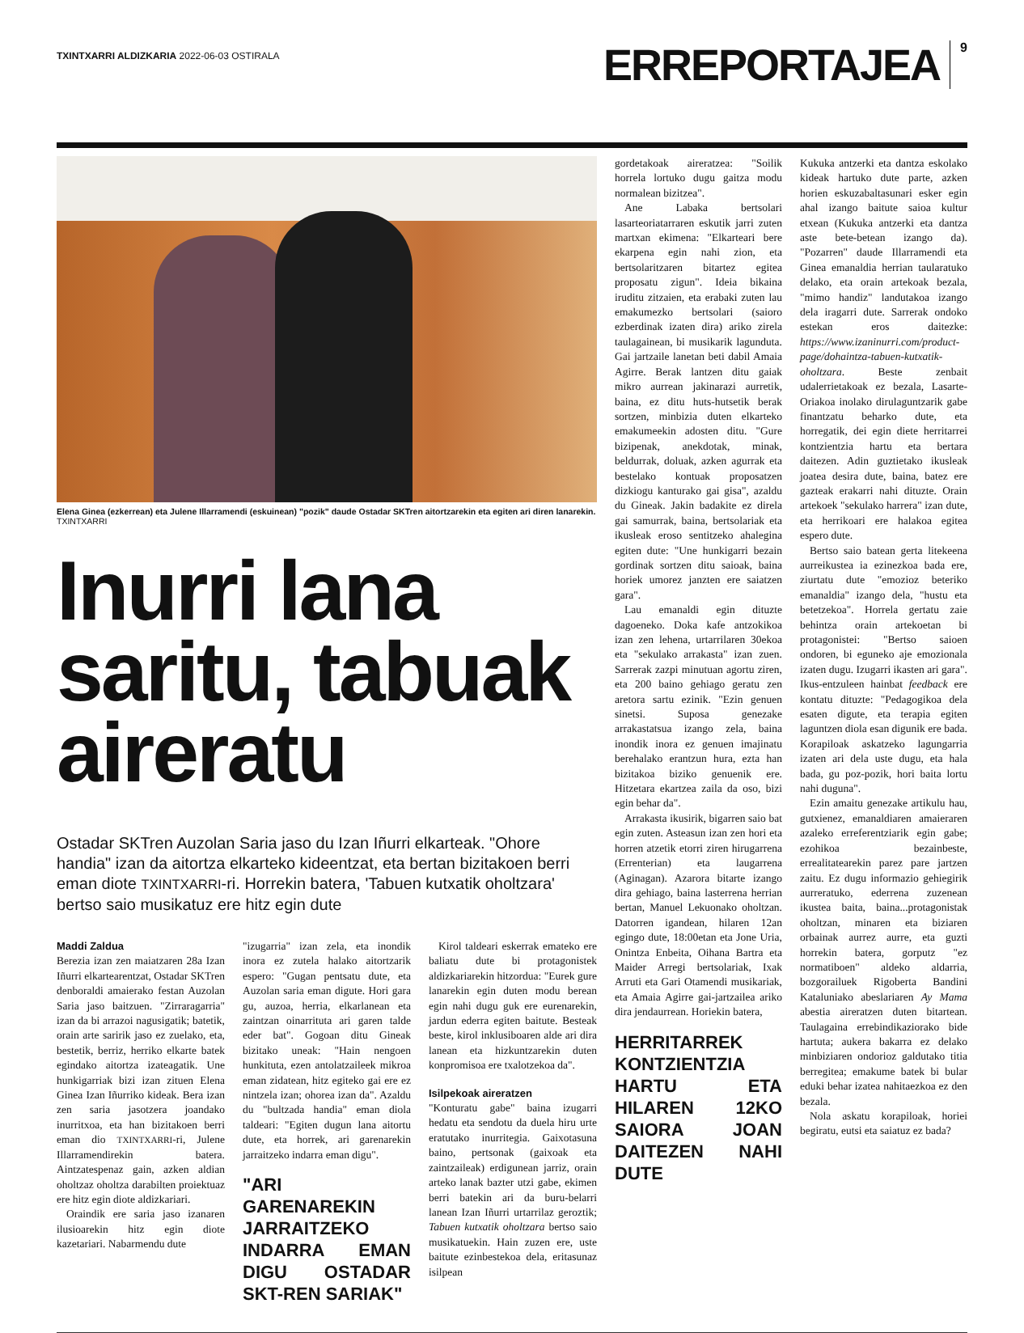TXINTXARRI ALDIZKARIA 2022-06-03 OSTIRALA
ERREPORTAJEA
9
Elena Ginea (ezkerrean) eta Julene Illarramendi (eskuinean) "pozik" daude Ostadar SKTren aitortzarekin eta egiten ari diren lanarekin. TXINTXARRI
Inurri lana saritu, tabuak aireratu
Ostadar SKTren Auzolan Saria jaso du Izan Iñurri elkarteak. "Ohore handia" izan da aitortza elkarteko kideentzat, eta bertan bizitakoen berri eman diote TXINTXARRI-ri. Horrekin batera, 'Tabuen kutxatik oholtzara' bertso saio musikatuz ere hitz egin dute
Maddi Zaldua
Berezia izan zen maiatzaren 28a Izan Iñurri elkartearentzat, Ostadar SKTren denboraldi amaierako festan Auzolan Saria jaso baitzuen. "Zirraragarria" izan da bi arrazoi nagusigatik; batetik, orain arte saririk jaso ez zuelako, eta, bestetik, berriz, herriko elkarte batek egindako aitortza izateagatik. Une hunkigarriak bizi izan zituen Elena Ginea Izan Iñurriko kideak. Bera izan zen saria jasotzera joandako inurritxoa, eta han bizitakoen berri eman dio TXINTXARRI-ri, Julene Illarramendirekin batera. Aintzatespenaz gain, azken aldian oholtzaz oholtza darabilten proiektuaz ere hitz egin diote aldizkariari.
Oraindik ere saria jaso izanaren ilusioarekin hitz egin diote kazetariari. Nabarmendu dute
"izugarria" izan zela, eta inondik inora ez zutela halako aitortzarik espero: "Gugan pentsatu dute, eta Auzolan saria eman digute. Hori gara gu, auzoa, herria, elkarlanean eta zaintzan oinarrituta ari garen talde eder bat". Gogoan ditu Gineak bizitako uneak: "Hain nengoen hunkituta, ezen antolatzaileek mikroa eman zidatean, hitz egiteko gai ere ez nintzela izan; ohorea izan da". Azaldu du "bultzada handia" eman diola taldeari: "Egiten dugun lana aitortu dute, eta horrek, ari garenarekin jarraitzeko indarra eman digu".
"ARI GARENAREKIN JARRAITZEKO INDARRA EMAN DIGU OSTADAR SKT-REN SARIAK"
Kirol taldeari eskerrak emateko ere baliatu dute bi protagonistek aldizkariarekin hitzordua: "Eurek gure lanarekin egin duten modu berean egin nahi dugu guk ere eurenarekin, jardun ederra egiten baitute. Besteak beste, kirol inklusiboaren alde ari dira lanean eta hizkuntzarekin duten konpromisoa ere txalotzekoa da".
Isilpekoak aireratzen
"Konturatu gabe" baina izugarri hedatu eta sendotu da duela hiru urte eratutako inurritegia. Gaixotasuna baino, pertsonak (gaixoak eta zaintzaileak) erdigunean jarriz, orain arteko lanak bazter utzi gabe, ekimen berri batekin ari da buru-belarri lanean Izan Iñurri urtarrilaz geroztik; Tabuen kutxatik oholtzara bertso saio musikatuekin. Hain zuzen ere, uste baitute ezinbestekoa dela, eritasunaz isilpean
gordetakoak aireratzea: "Soilik horrela lortuko dugu gaitza modu normalean bizitzea".
Ane Labaka bertsolari lasarteoriatarraren eskutik jarri zuten martxan ekimena: "Elkarteari bere ekarpena egin nahi zion, eta bertsolaritzaren bitartez egitea proposatu zigun". Ideia bikaina iruditu zitzaien, eta erabaki zuten lau emakumezko bertsolari (saioro ezberdinak izaten dira) ariko zirela taulagainean, bi musikarik lagunduta. Gai jartzaile lanetan beti dabil Amaia Agirre. Berak lantzen ditu gaiak mikro aurrean jakinarazi aurretik, baina, ez ditu huts-hutsetik berak sortzen, minbizia duten elkarteko emakumeekin adosten ditu. "Gure bizipenak, anekdotak, minak, beldurrak, doluak, azken agurrak eta bestelako kontuak proposatzen dizkiogu kanturako gai gisa", azaldu du Gineak. Jakin badakite ez direla gai samurrak, baina, bertsolariak eta ikusleak eroso sentitzeko ahalegina egiten dute: "Une hunkigarri bezain gordinak sortzen ditu saioak, baina horiek umorez janzten ere saiatzen gara".
Lau emanaldi egin dituzte dagoeneko. Doka kafe antzokikoa izan zen lehena, urtarrilaren 30ekoa eta "sekulako arrakasta" izan zuen. Sarrerak zazpi minutuan agortu ziren, eta 200 baino gehiago geratu zen aretora sartu ezinik. "Ezin genuen sinetsi. Suposa genezake arrakastatsua izango zela, baina inondik inora ez genuen imajinatu berehalako erantzun hura, ezta han bizitakoa biziko genuenik ere. Hitzetara ekartzea zaila da oso, bizi egin behar da".
Arrakasta ikusirik, bigarren saio bat egin zuten. Asteasun izan zen hori eta horren atzetik etorri ziren hirugarrena (Errenterian) eta laugarrena (Aginagan). Azarora bitarte izango dira gehiago, baina lasterrena herrian bertan, Manuel Lekuonako oholtzan. Datorren igandean, hilaren 12an egingo dute, 18:00etan eta Jone Uria, Onintza Enbeita, Oihana Bartra eta Maider Arregi bertsolariak, Ixak Arruti eta Gari Otamendi musikariak, eta Amaia Agirre gai-jartzailea ariko dira jendaurrean. Horiekin batera,
HERRITARREK KONTZIENTZIA HARTU ETA HILAREN 12KO SAIORA JOAN DAITEZEN NAHI DUTE
Kukuka antzerki eta dantza eskolako kideak hartuko dute parte, azken horien eskuzabaltasunari esker egin ahal izango baitute saioa kultur etxean (Kukuka antzerki eta dantza aste bete-betean izango da). "Pozarren" daude Illarramendi eta Ginea emanaldia herrian taularatuko delako, eta orain artekoak bezala, "mimo handiz" landutakoa izango dela iragarri dute. Sarrerak ondoko estekan eros daitezke: https://www.izaninurri.com/product-page/dohaintza-tabuen-kutxatik-oholtzara. Beste zenbait udalerrietakoak ez bezala, Lasarte-Oriakoa inolako dirulaguntzarik gabe finantzatu beharko dute, eta horregatik, dei egin diete herritarrei kontzientzia hartu eta bertara daitezen. Adin guztietako ikusleak joatea desira dute, baina, batez ere gazteak erakarri nahi dituzte. Orain artekoek "sekulako harrera" izan dute, eta herrikoari ere halakoa egitea espero dute.
Bertso saio batean gerta litekeena aurreikustea ia ezinezkoa bada ere, ziurtatu dute "emozioz beteriko emanaldia" izango dela, "hustu eta betetzekoa". Horrela gertatu zaie behintza orain artekoetan bi protagonistei: "Bertso saioen ondoren, bi eguneko aje emozionala izaten dugu. Izugarri ikasten ari gara". Ikus-entzuleen hainbat feedback ere kontatu dituzte: "Pedagogikoa dela esaten digute, eta terapia egiten laguntzen diola esan digunik ere bada. Korapiloak askatzeko lagungarria izaten ari dela uste dugu, eta hala bada, gu poz-pozik, hori baita lortu nahi duguna".
Ezin amaitu genezake artikulu hau, gutxienez, emanaldiaren amaieraren azaleko erreferentziarik egin gabe; ezohikoa bezainbeste, errealitatearekin parez pare jartzen zaitu. Ez dugu informazio gehiegirik aurreratuko, ederrena zuzenean ikustea baita, baina...protagonistak oholtzan, minaren eta biziaren orbainak aurrez aurre, eta guzti horrekin batera, gorputz "ez normatiboen" aldeko aldarria, bozgorailuek Rigoberta Bandini Kataluniako abeslariaren Ay Mama abestia aireratzen duten bitartean. Taulagaina errebindikaziorako bide hartuta; aukera bakarra ez delako minbiziaren ondorioz galdutako titia berregitea; emakume batek bi bular eduki behar izatea nahitaezkoa ez den bezala.
Nola askatu korapiloak, horiei begiratu, eutsi eta saiatuz ez bada?